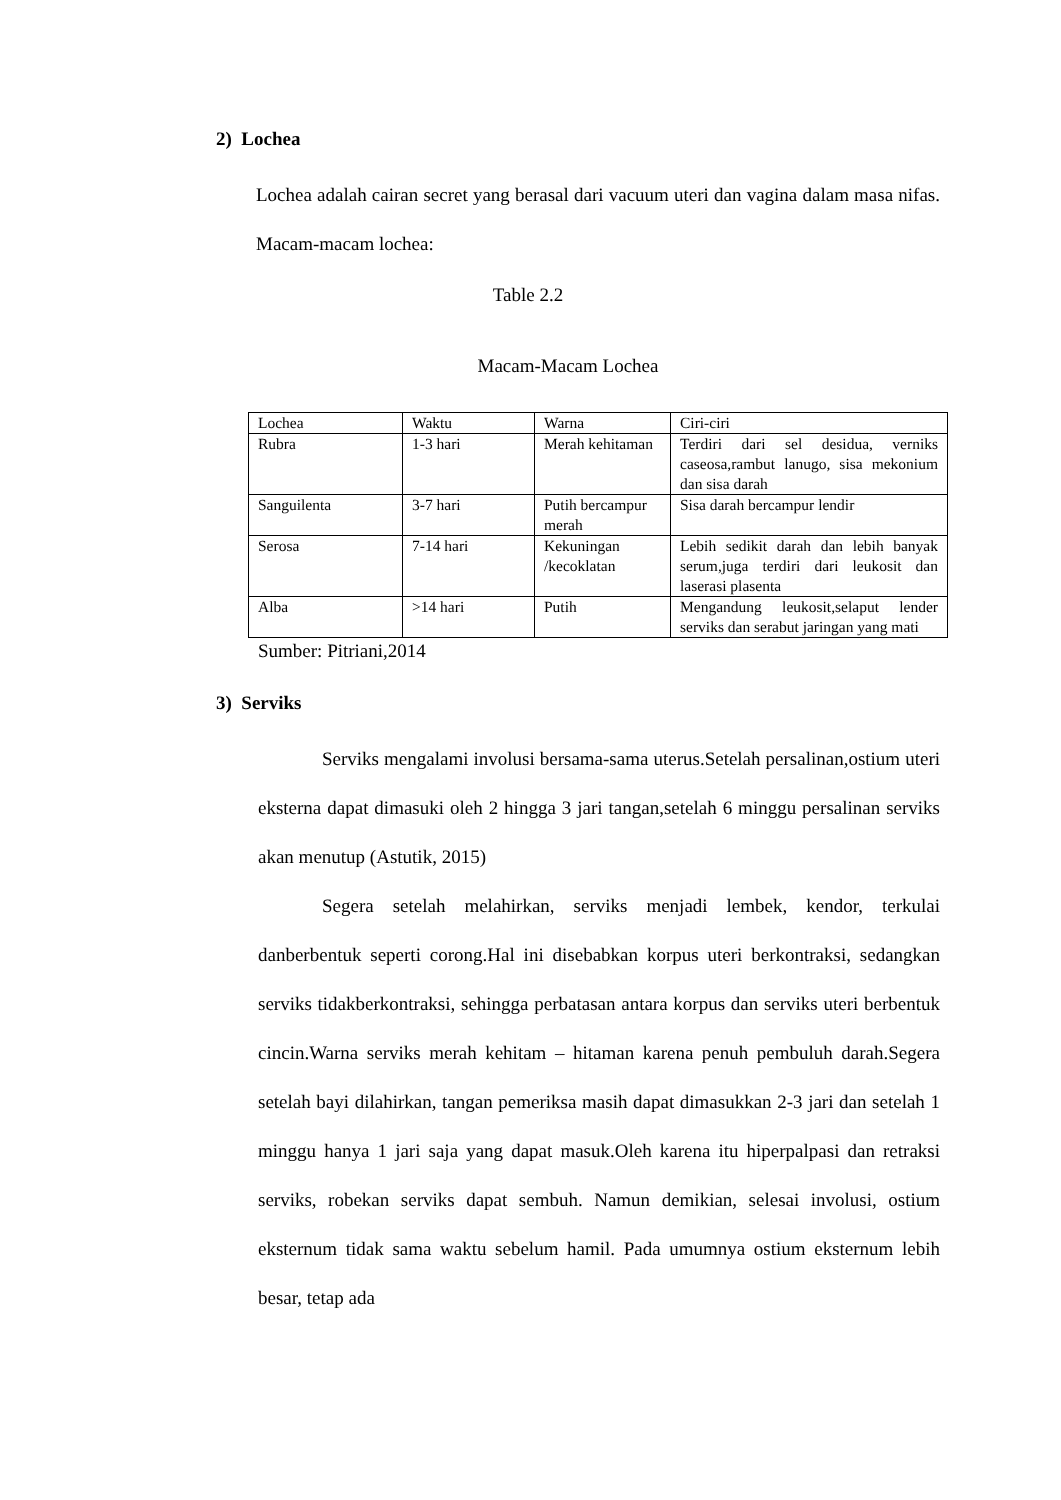2) Lochea
Lochea adalah cairan secret yang berasal dari vacuum uteri dan vagina dalam masa nifas. Macam-macam lochea:
Table 2.2
Macam-Macam Lochea
| Lochea | Waktu | Warna | Ciri-ciri |
| Rubra | 1-3 hari | Merah kehitaman | Terdiri dari sel desidua, verniks caseosa,rambut lanugo, sisa mekonium dan sisa darah |
| Sanguilenta | 3-7 hari | Putih bercampur merah | Sisa darah bercampur lendir |
| Serosa | 7-14 hari | Kekuningan /kecoklatan | Lebih sedikit darah dan lebih banyak serum,juga terdiri dari leukosit dan laserasi plasenta |
| Alba | >14 hari | Putih | Mengandung leukosit,selaput lender serviks dan serabut jaringan yang mati |
Sumber: Pitriani,2014
3) Serviks
Serviks mengalami involusi bersama-sama uterus.Setelah persalinan,ostium uteri eksterna dapat dimasuki oleh 2 hingga 3 jari tangan,setelah 6 minggu persalinan serviks akan menutup (Astutik, 2015)
Segera setelah melahirkan, serviks menjadi lembek, kendor, terkulai danberbentuk seperti corong.Hal ini disebabkan korpus uteri berkontraksi, sedangkan serviks tidakberkontraksi, sehingga perbatasan antara korpus dan serviks uteri berbentuk cincin.Warna serviks merah kehitam – hitaman karena penuh pembuluh darah.Segera setelah bayi dilahirkan, tangan pemeriksa masih dapat dimasukkan 2-3 jari dan setelah 1 minggu hanya 1 jari saja yang dapat masuk.Oleh karena itu hiperpalpasi dan retraksi serviks, robekan serviks dapat sembuh. Namun demikian, selesai involusi, ostium eksternum tidak sama waktu sebelum hamil. Pada umumnya ostium eksternum lebih besar, tetap ada